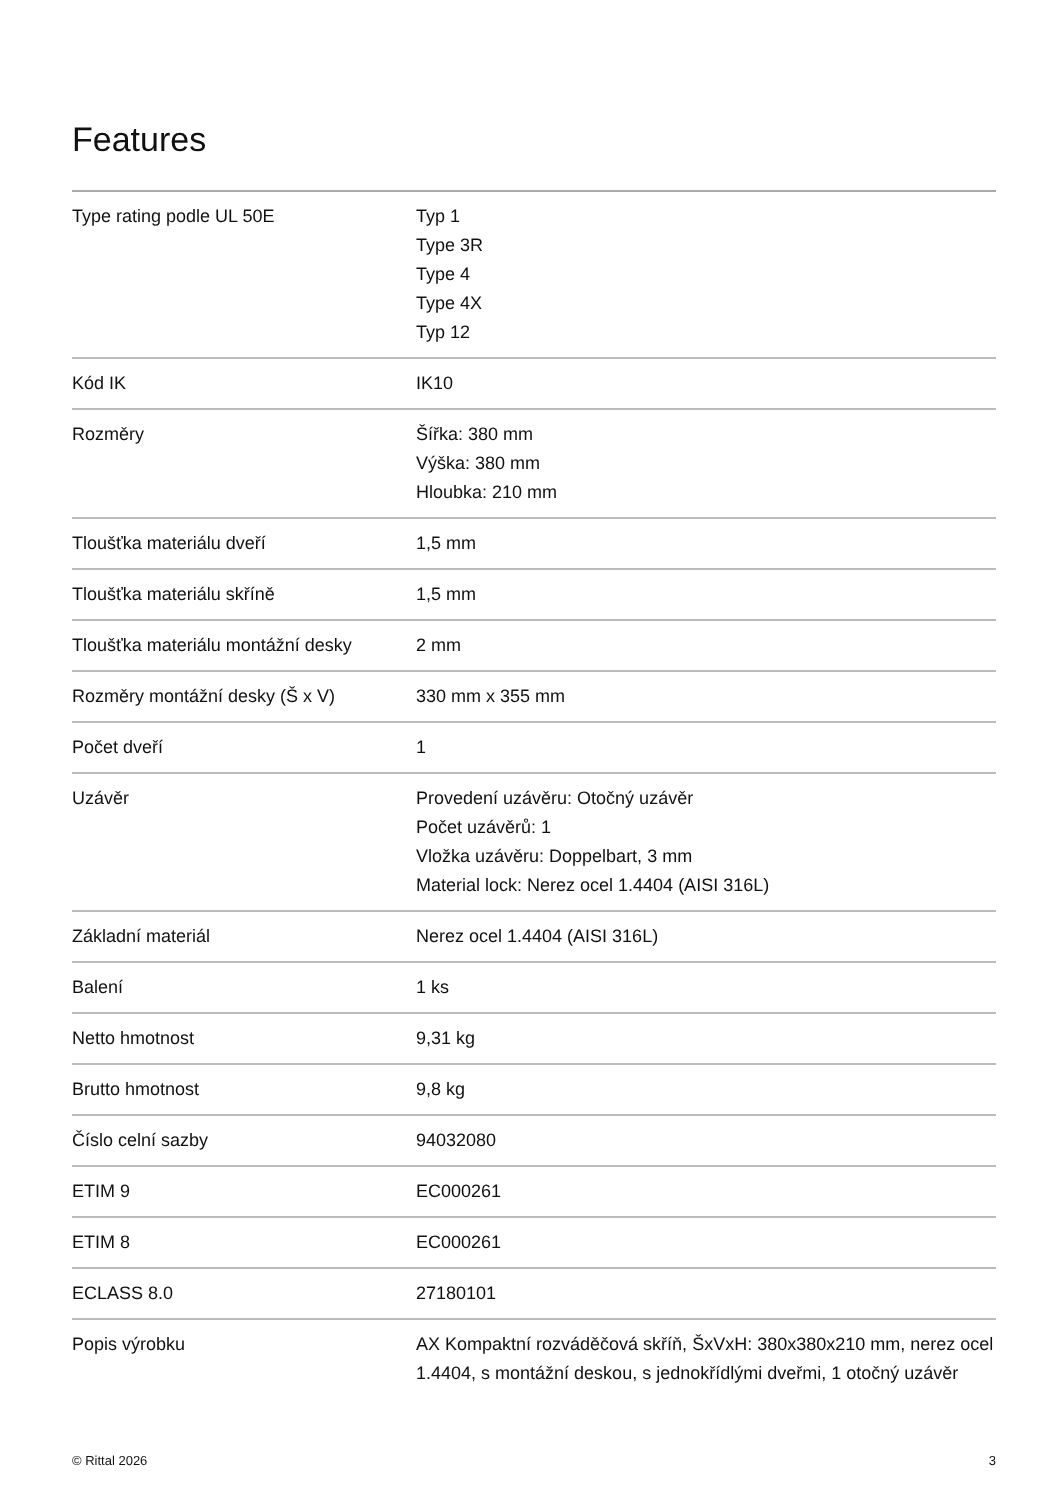Features
| Type rating podle UL 50E | Typ 1 Type 3R Type 4 Type 4X Typ 12 |
| Kód IK | IK10 |
| Rozměry | Šířka: 380 mm Výška: 380 mm Hloubka: 210 mm |
| Tloušťka materiálu dveří | 1,5 mm |
| Tloušťka materiálu skříně | 1,5 mm |
| Tloušťka materiálu montážní desky | 2 mm |
| Rozměry montážní desky (Š x V) | 330 mm x 355 mm |
| Počet dveří | 1 |
| Uzávěr | Provedení uzávěru: Otočný uzávěr Počet uzávěrů: 1 Vložka uzávěru: Doppelbart, 3 mm Material lock: Nerez ocel 1.4404 (AISI 316L) |
| Základní materiál | Nerez ocel 1.4404 (AISI 316L) |
| Balení | 1 ks |
| Netto hmotnost | 9,31 kg |
| Brutto hmotnost | 9,8 kg |
| Číslo celní sazby | 94032080 |
| ETIM 9 | EC000261 |
| ETIM 8 | EC000261 |
| ECLASS 8.0 | 27180101 |
| Popis výrobku | AX Kompaktní rozváděčová skříň, ŠxVxH: 380x380x210 mm, nerez ocel 1.4404, s montážní deskou, s jednokřídlými dveřmi, 1 otočný uzávěr |
© Rittal 2026 3